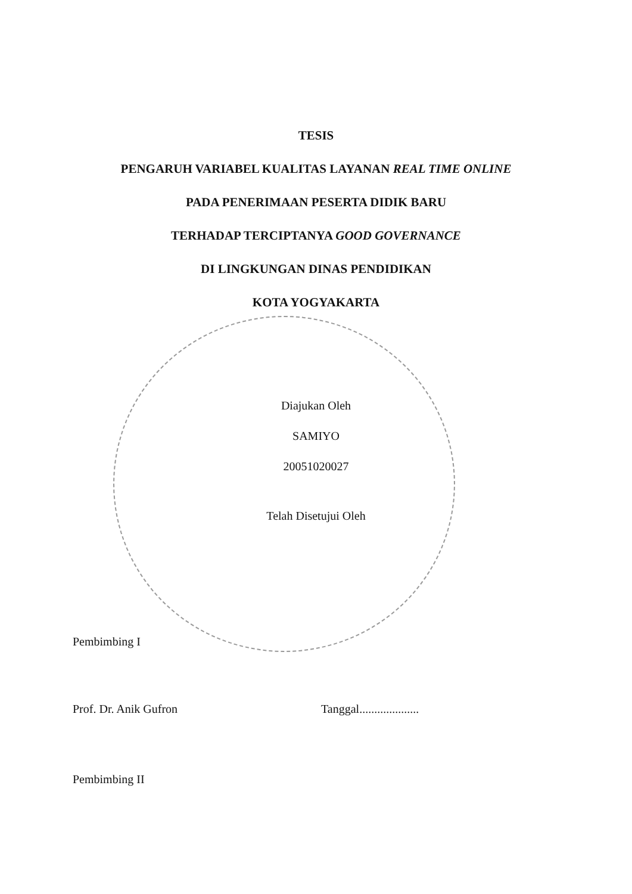TESIS
PENGARUH VARIABEL KUALITAS LAYANAN REAL TIME ONLINE
PADA PENERIMAAN PESERTA DIDIK BARU
TERHADAP TERCIPTANYA GOOD GOVERNANCE
DI LINGKUNGAN DINAS PENDIDIKAN
KOTA YOGYAKARTA
Diajukan Oleh
SAMIYO
20051020027
Telah Disetujui Oleh
Pembimbing I
Prof. Dr. Anik Gufron Tanggal....................
Pembimbing II